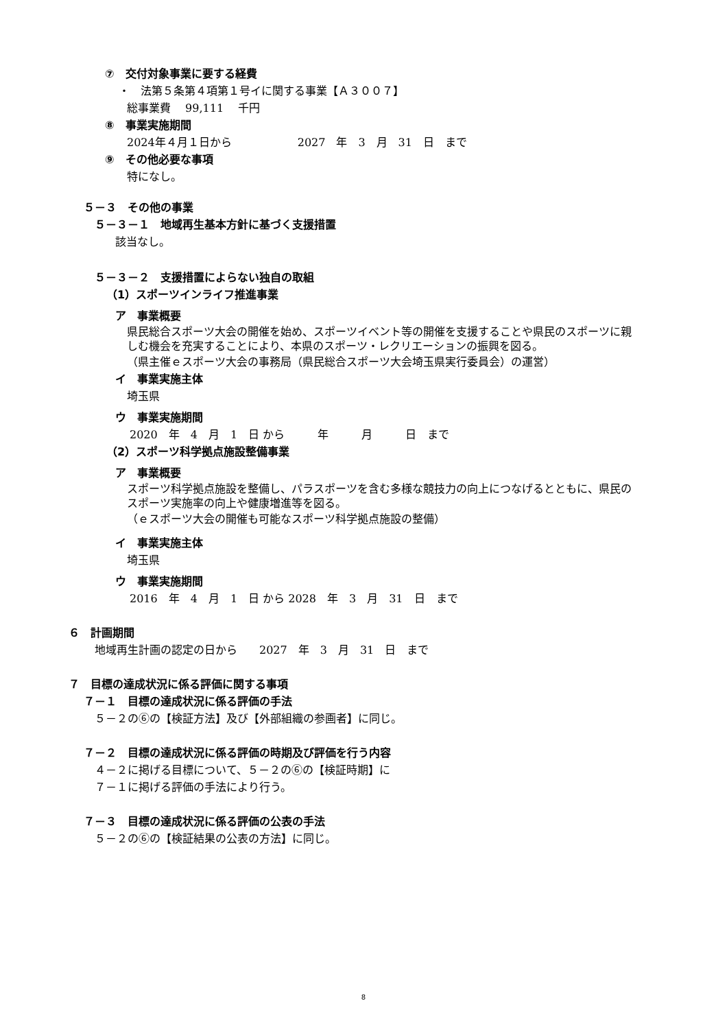⑦　交付対象事業に要する経費
・　法第５条第４項第１号イに関する事業【Ａ３００７】
総事業費　 99,111　 千円
⑧　事業実施期間
2024年４月１日から　　　　　　2027　年　3　月　31　日　まで
⑨　その他必要な事項
特になし。
５－３　その他の事業
５－３－１　地域再生基本方針に基づく支援措置
該当なし。
５－３－２　支援措置によらない独自の取組
（1）スポーツインライフ推進事業
ア　事業概要
県民総合スポーツ大会の開催を始め、スポーツイベント等の開催を支援することや県民のスポーツに親しむ機会を充実することにより、本県のスポーツ・レクリエーションの振興を図る。
（県主催ｅスポーツ大会の事務局（県民総合スポーツ大会埼玉県実行委員会）の運営）
イ　事業実施主体
埼玉県
ウ　事業実施期間
2020　年　4　月　1　日 から　　　年　　　月　　　日　まで
（2）スポーツ科学拠点施設整備事業
ア　事業概要
スポーツ科学拠点施設を整備し、パラスポーツを含む多様な競技力の向上につなげるとともに、県民のスポーツ実施率の向上や健康増進等を図る。
（ｅスポーツ大会の開催も可能なスポーツ科学拠点施設の整備）
イ　事業実施主体
埼玉県
ウ　事業実施期間
2016　年　4　月　1　日 から 2028　年　3　月　31　日　まで
６　計画期間
地域再生計画の認定の日から　　2027　年　3　月　31　日　まで
７　目標の達成状況に係る評価に関する事項
７－１　目標の達成状況に係る評価の手法
５－２の⑥の【検証方法】及び【外部組織の参画者】に同じ。
７－２　目標の達成状況に係る評価の時期及び評価を行う内容
４－２に掲げる目標について、５－２の⑥の【検証時期】に
７－１に掲げる評価の手法により行う。
７－３　目標の達成状況に係る評価の公表の手法
５－２の⑥の【検証結果の公表の方法】に同じ。
8